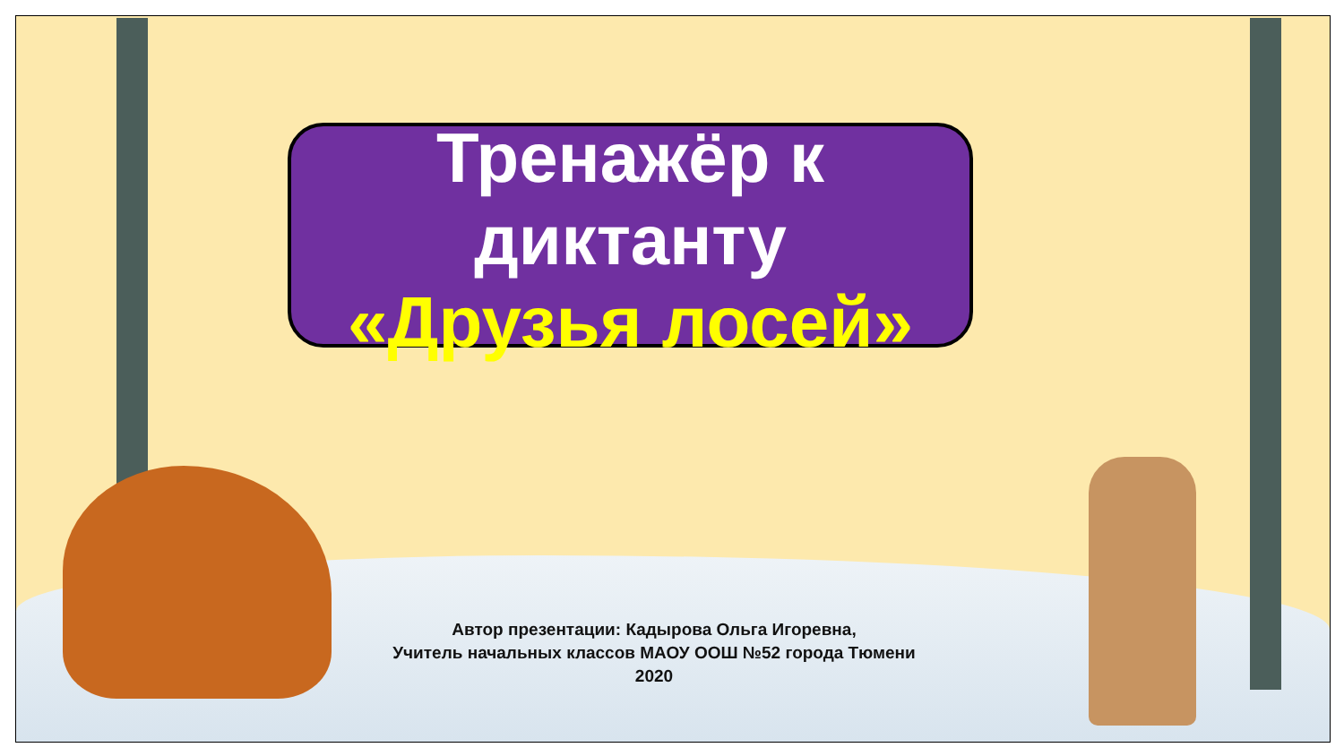Тренажёр к
диктанту
«Друзья лосей»
Автор презентации: Кадырова Ольга Игоревна,
Учитель начальных классов МАОУ ООШ №52 города Тюмени
2020